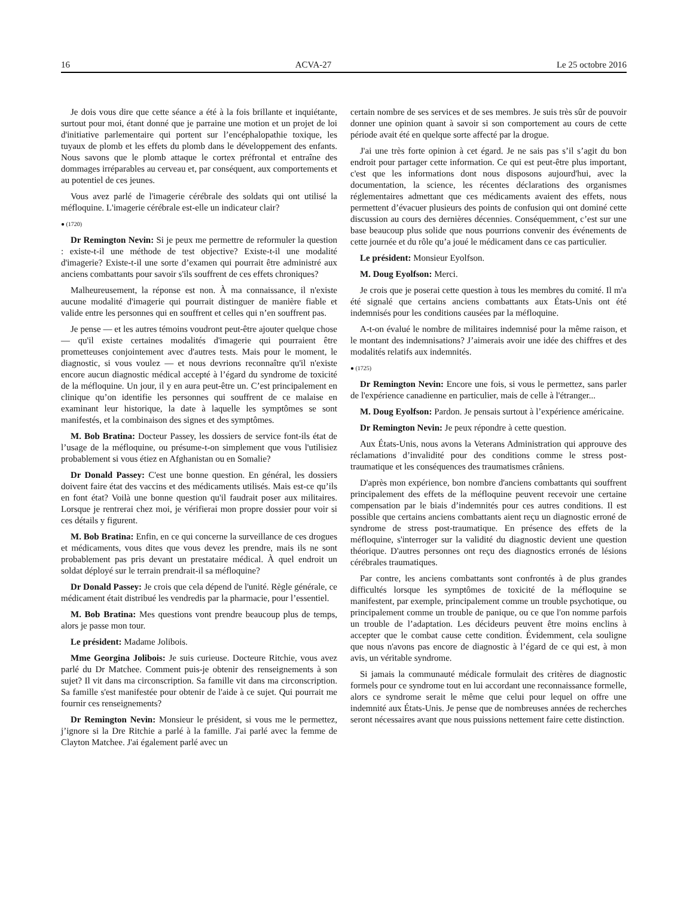16 ACVA-27 Le 25 octobre 2016
Je dois vous dire que cette séance a été à la fois brillante et inquiétante, surtout pour moi, étant donné que je parraine une motion et un projet de loi d'initiative parlementaire qui portent sur l’encéphalopathie toxique, les tuyaux de plomb et les effets du plomb dans le développement des enfants. Nous savons que le plomb attaque le cortex préfrontal et entraîne des dommages irréparables au cerveau et, par conséquent, aux comportements et au potentiel de ces jeunes.
Vous avez parlé de l'imagerie cérébrale des soldats qui ont utilisé la méfloquine. L'imagerie cérébrale est-elle un indicateur clair?
● (1720)
Dr Remington Nevin: Si je peux me permettre de reformuler la question : existe-t-il une méthode de test objective? Existe-t-il une modalité d'imagerie? Existe-t-il une sorte d’examen qui pourrait être administré aux anciens combattants pour savoir s'ils souffrent de ces effets chroniques?
Malheureusement, la réponse est non. À ma connaissance, il n'existe aucune modalité d'imagerie qui pourrait distinguer de manière fiable et valide entre les personnes qui en souffrent et celles qui n’en souffrent pas.
Je pense — et les autres témoins voudront peut-être ajouter quelque chose — qu'il existe certaines modalités d'imagerie qui pourraient être prometteuses conjointement avec d'autres tests. Mais pour le moment, le diagnostic, si vous voulez — et nous devrions reconnaître qu'il n'existe encore aucun diagnostic médical accepté à l’égard du syndrome de toxicité de la méfloquine. Un jour, il y en aura peut-être un. C’est principalement en clinique qu’on identifie les personnes qui souffrent de ce malaise en examinant leur historique, la date à laquelle les symptômes se sont manifestés, et la combinaison des signes et des symptômes.
M. Bob Bratina: Docteur Passey, les dossiers de service font-ils état de l’usage de la méfloquine, ou présume-t-on simplement que vous l'utilisiez probablement si vous étiez en Afghanistan ou en Somalie?
Dr Donald Passey: C'est une bonne question. En général, les dossiers doivent faire état des vaccins et des médicaments utilisés. Mais est-ce qu’ils en font état? Voilà une bonne question qu'il faudrait poser aux militaires. Lorsque je rentrerai chez moi, je vérifierai mon propre dossier pour voir si ces détails y figurent.
M. Bob Bratina: Enfin, en ce qui concerne la surveillance de ces drogues et médicaments, vous dites que vous devez les prendre, mais ils ne sont probablement pas pris devant un prestataire médical. À quel endroit un soldat déployé sur le terrain prendrait-il sa méfloquine?
Dr Donald Passey: Je crois que cela dépend de l'unité. Règle générale, ce médicament était distribué les vendredis par la pharmacie, pour l’essentiel.
M. Bob Bratina: Mes questions vont prendre beaucoup plus de temps, alors je passe mon tour.
Le président: Madame Jolibois.
Mme Georgina Jolibois: Je suis curieuse. Docteure Ritchie, vous avez parlé du Dr Matchee. Comment puis-je obtenir des renseignements à son sujet? Il vit dans ma circonscription. Sa famille vit dans ma circonscription. Sa famille s'est manifestée pour obtenir de l'aide à ce sujet. Qui pourrait me fournir ces renseignements?
Dr Remington Nevin: Monsieur le président, si vous me le permettez, j’ignore si la Dre Ritchie a parlé à la famille. J'ai parlé avec la femme de Clayton Matchee. J'ai également parlé avec un
certain nombre de ses services et de ses membres. Je suis très sûr de pouvoir donner une opinion quant à savoir si son comportement au cours de cette période avait été en quelque sorte affecté par la drogue.
J'ai une très forte opinion à cet égard. Je ne sais pas s’il s’agit du bon endroit pour partager cette information. Ce qui est peut-être plus important, c'est que les informations dont nous disposons aujourd'hui, avec la documentation, la science, les récentes déclarations des organismes réglementaires admettant que ces médicaments avaient des effets, nous permettent d’évacuer plusieurs des points de confusion qui ont dominé cette discussion au cours des dernières décennies. Conséquemment, c’est sur une base beaucoup plus solide que nous pourrions convenir des événements de cette journée et du rôle qu’a joué le médicament dans ce cas particulier.
Le président: Monsieur Eyolfson.
M. Doug Eyolfson: Merci.
Je crois que je poserai cette question à tous les membres du comité. Il m'a été signalé que certains anciens combattants aux États-Unis ont été indemnisés pour les conditions causées par la méfloquine.
A-t-on évalué le nombre de militaires indemnisé pour la même raison, et le montant des indemnisations? J’aimerais avoir une idée des chiffres et des modalités relatifs aux indemnités.
● (1725)
Dr Remington Nevin: Encore une fois, si vous le permettez, sans parler de l'expérience canadienne en particulier, mais de celle à l'étranger...
M. Doug Eyolfson: Pardon. Je pensais surtout à l’expérience américaine.
Dr Remington Nevin: Je peux répondre à cette question.
Aux États-Unis, nous avons la Veterans Administration qui approuve des réclamations d’invalidité pour des conditions comme le stress post-traumatique et les conséquences des traumatismes crâniens.
D'après mon expérience, bon nombre d'anciens combattants qui souffrent principalement des effets de la méfloquine peuvent recevoir une certaine compensation par le biais d’indemnités pour ces autres conditions. Il est possible que certains anciens combattants aient reçu un diagnostic erroné de syndrome de stress post-traumatique. En présence des effets de la méfloquine, s'interroger sur la validité du diagnostic devient une question théorique. D'autres personnes ont reçu des diagnostics erronés de lésions cérébrales traumatiques.
Par contre, les anciens combattants sont confrontés à de plus grandes difficultés lorsque les symptômes de toxicité de la méfloquine se manifestent, par exemple, principalement comme un trouble psychotique, ou principalement comme un trouble de panique, ou ce que l'on nomme parfois un trouble de l’adaptation. Les décideurs peuvent être moins enclins à accepter que le combat cause cette condition. Évidemment, cela souligne que nous n'avons pas encore de diagnostic à l’égard de ce qui est, à mon avis, un véritable syndrome.
Si jamais la communauté médicale formulait des critères de diagnostic formels pour ce syndrome tout en lui accordant une reconnaissance formelle, alors ce syndrome serait le même que celui pour lequel on offre une indemnité aux États-Unis. Je pense que de nombreuses années de recherches seront nécessaires avant que nous puissions nettement faire cette distinction.